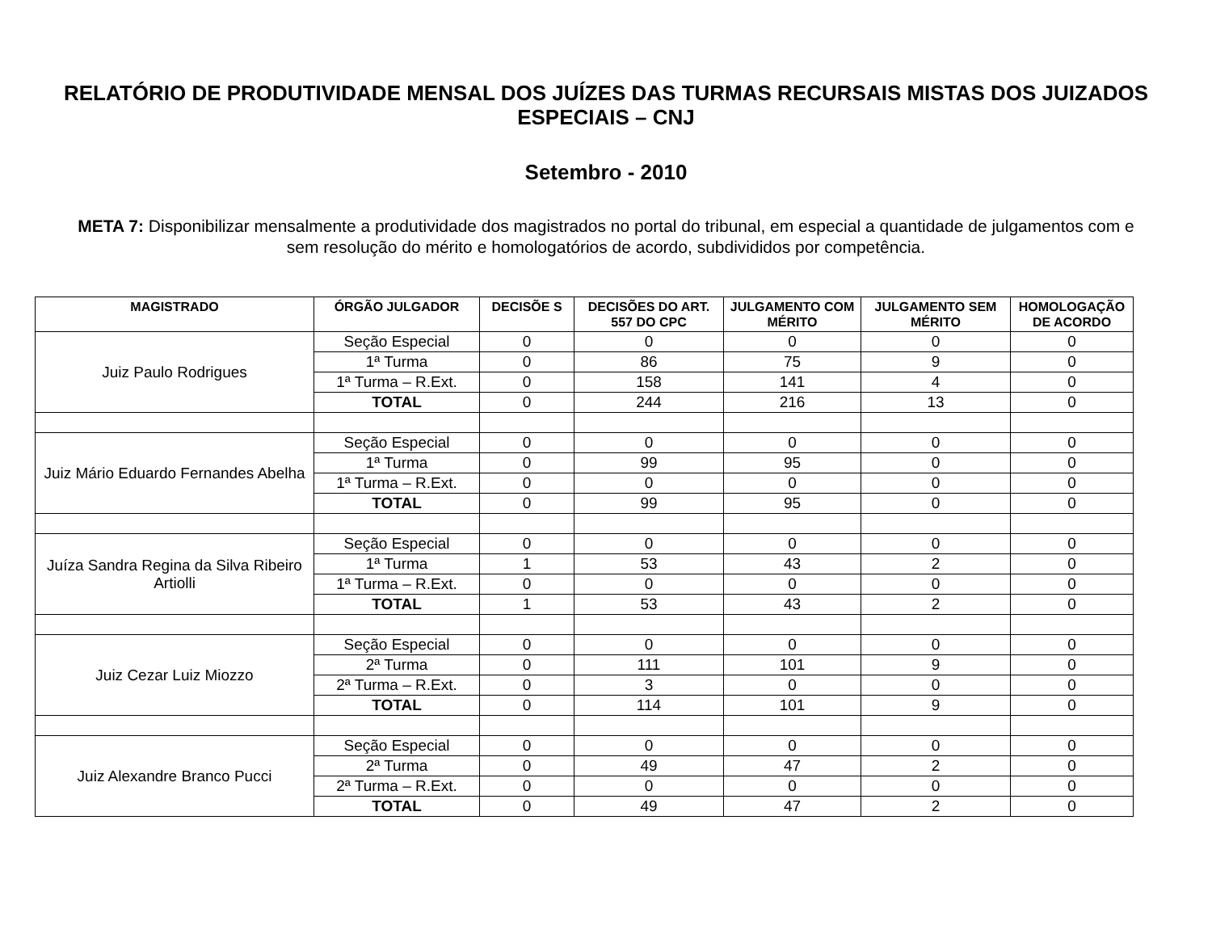RELATÓRIO DE PRODUTIVIDADE MENSAL DOS JUÍZES DAS TURMAS RECURSAIS MISTAS DOS JUIZADOS ESPECIAIS – CNJ
Setembro - 2010
META 7: Disponibilizar mensalmente a produtividade dos magistrados no portal do tribunal, em especial a quantidade de julgamentos com e sem resolução do mérito e homologatórios de acordo, subdivididos por competência.
| MAGISTRADO | ÓRGÃO JULGADOR | DECISÕE S | DECISÕES DO ART. 557 DO CPC | JULGAMENTO COM MÉRITO | JULGAMENTO SEM MÉRITO | HOMOLOGAÇÃO DE ACORDO |
| --- | --- | --- | --- | --- | --- | --- |
| Juiz Paulo Rodrigues | Seção Especial | 0 | 0 | 0 | 0 | 0 |
| | 1ª Turma | 0 | 86 | 75 | 9 | 0 |
| | 1ª Turma – R.Ext. | 0 | 158 | 141 | 4 | 0 |
| | TOTAL | 0 | 244 | 216 | 13 | 0 |
| Juiz Mário Eduardo Fernandes Abelha | Seção Especial | 0 | 0 | 0 | 0 | 0 |
| | 1ª Turma | 0 | 99 | 95 | 0 | 0 |
| | 1ª Turma – R.Ext. | 0 | 0 | 0 | 0 | 0 |
| | TOTAL | 0 | 99 | 95 | 0 | 0 |
| Juíza Sandra Regina da Silva Ribeiro Artiolli | Seção Especial | 0 | 0 | 0 | 0 | 0 |
| | 1ª Turma | 1 | 53 | 43 | 2 | 0 |
| | 1ª Turma – R.Ext. | 0 | 0 | 0 | 0 | 0 |
| | TOTAL | 1 | 53 | 43 | 2 | 0 |
| Juiz Cezar Luiz Miozzo | Seção Especial | 0 | 0 | 0 | 0 | 0 |
| | 2ª Turma | 0 | 111 | 101 | 9 | 0 |
| | 2ª Turma – R.Ext. | 0 | 3 | 0 | 0 | 0 |
| | TOTAL | 0 | 114 | 101 | 9 | 0 |
| Juiz Alexandre Branco Pucci | Seção Especial | 0 | 0 | 0 | 0 | 0 |
| | 2ª Turma | 0 | 49 | 47 | 2 | 0 |
| | 2ª Turma – R.Ext. | 0 | 0 | 0 | 0 | 0 |
| | TOTAL | 0 | 49 | 47 | 2 | 0 |